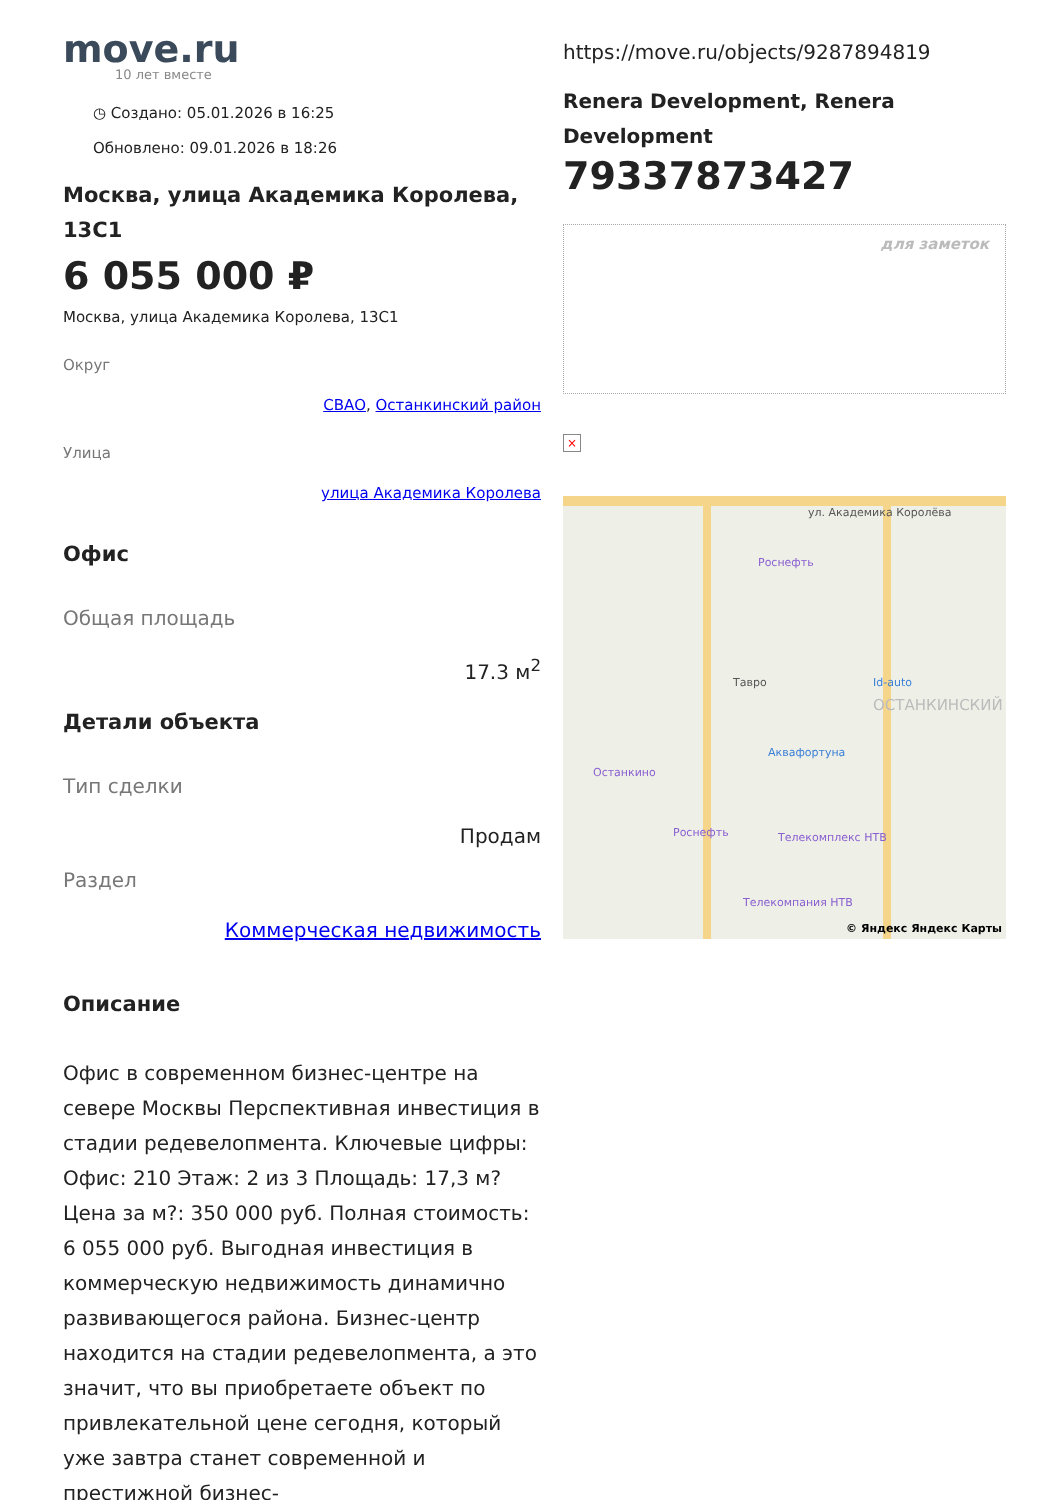move.ru
10 лет вместе
◷ Создано: 05.01.2026 в 16:25
Обновлено: 09.01.2026 в 18:26
Москва, улица Академика Королева, 13С1
6 055 000 ₽
Москва, улица Академика Королева, 13С1
Округ
СВАО, Останкинский район
Улица
улица Академика Королева
Офис
Общая площадь
17.3 м<sup>2</sup>
Детали объекта
Тип сделки
Продам
Раздел
Коммерческая недвижимость
Описание
Офис в современном бизнес-центре на севере Москвы Перспективная инвестиция в стадии редевелопмента. Ключевые цифры: Офис: 210 Этаж: 2 из 3 Площадь: 17,3 м? Цена за м?: 350 000 руб. Полная стоимость: 6 055 000 руб. Выгодная инвестиция в коммерческую недвижимость динамично развивающегося района. Бизнес-центр находится на стадии редевелопмента, а это значит, что вы приобретаете объект по привлекательной цене сегодня, который уже завтра станет современной и престижной бизнес-
https://move.ru/objects/9287894819
Renera Development, Renera Development
79337873427
для заметок
×
ул. Академика Королёва
Роснефть
Тавро Id-auto
ОСТАНКИНСКИЙ
Аквафортуна
Останкино
Роснефть Телекомплекс НТВ
Телекомпания НТВ
© Яндекс Яндекс Карты